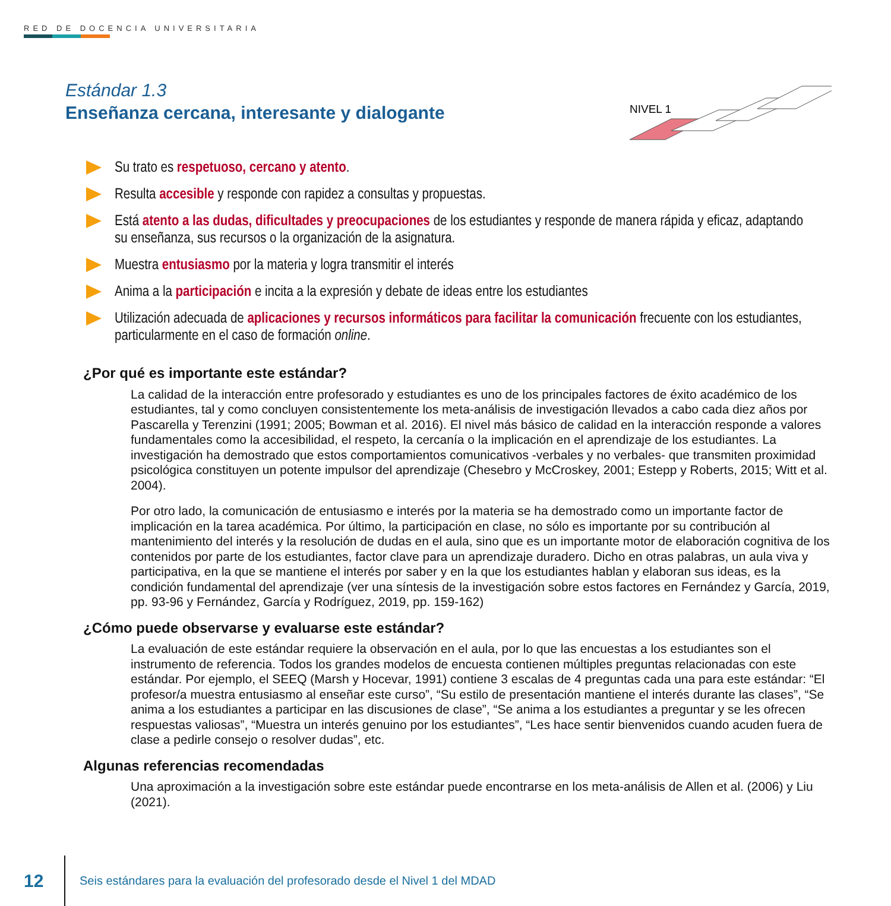RED DE DOCENCIA UNIVERSITARIA
Estándar 1.3
Enseñanza cercana, interesante y dialogante
NIVEL 1
Su trato es respetuoso, cercano y atento.
Resulta accesible y responde con rapidez a consultas y propuestas.
Está atento a las dudas, dificultades y preocupaciones de los estudiantes y responde de manera rápida y eficaz, adaptando su enseñanza, sus recursos o la organización de la asignatura.
Muestra entusiasmo por la materia y logra transmitir el interés
Anima a la participación e incita a la expresión y debate de ideas entre los estudiantes
Utilización adecuada de aplicaciones y recursos informáticos para facilitar la comunicación frecuente con los estudiantes, particularmente en el caso de formación online.
¿Por qué es importante este estándar?
La calidad de la interacción entre profesorado y estudiantes es uno de los principales factores de éxito académico de los estudiantes, tal y como concluyen consistentemente los meta-análisis de investigación llevados a cabo cada diez años por Pascarella y Terenzini (1991; 2005; Bowman et al. 2016). El nivel más básico de calidad en la interacción responde a valores fundamentales como la accesibilidad, el respeto, la cercanía o la implicación en el aprendizaje de los estudiantes. La investigación ha demostrado que estos comportamientos comunicativos -verbales y no verbales- que transmiten proximidad psicológica constituyen un potente impulsor del aprendizaje (Chesebro y McCroskey, 2001; Estepp y Roberts, 2015; Witt et al. 2004).
Por otro lado, la comunicación de entusiasmo e interés por la materia se ha demostrado como un importante factor de implicación en la tarea académica. Por último, la participación en clase, no sólo es importante por su contribución al mantenimiento del interés y la resolución de dudas en el aula, sino que es un importante motor de elaboración cognitiva de los contenidos por parte de los estudiantes, factor clave para un aprendizaje duradero. Dicho en otras palabras, un aula viva y participativa, en la que se mantiene el interés por saber y en la que los estudiantes hablan y elaboran sus ideas, es la condición fundamental del aprendizaje (ver una síntesis de la investigación sobre estos factores en Fernández y García, 2019, pp. 93-96 y Fernández, García y Rodríguez, 2019, pp. 159-162)
¿Cómo puede observarse y evaluarse este estándar?
La evaluación de este estándar requiere la observación en el aula, por lo que las encuestas a los estudiantes son el instrumento de referencia. Todos los grandes modelos de encuesta contienen múltiples preguntas relacionadas con este estándar. Por ejemplo, el SEEQ (Marsh y Hocevar, 1991) contiene 3 escalas de 4 preguntas cada una para este estándar: “El profesor/a muestra entusiasmo al enseñar este curso”, “Su estilo de presentación mantiene el interés durante las clases”, “Se anima a los estudiantes a participar en las discusiones de clase”, “Se anima a los estudiantes a preguntar y se les ofrecen respuestas valiosas”, “Muestra un interés genuino por los estudiantes”, “Les hace sentir bienvenidos cuando acuden fuera de clase a pedirle consejo o resolver dudas”, etc.
Algunas referencias recomendadas
Una aproximación a la investigación sobre este estándar puede encontrarse en los meta-análisis de Allen et al. (2006) y Liu (2021).
12 Seis estándares para la evaluación del profesorado desde el Nivel 1 del MDAD